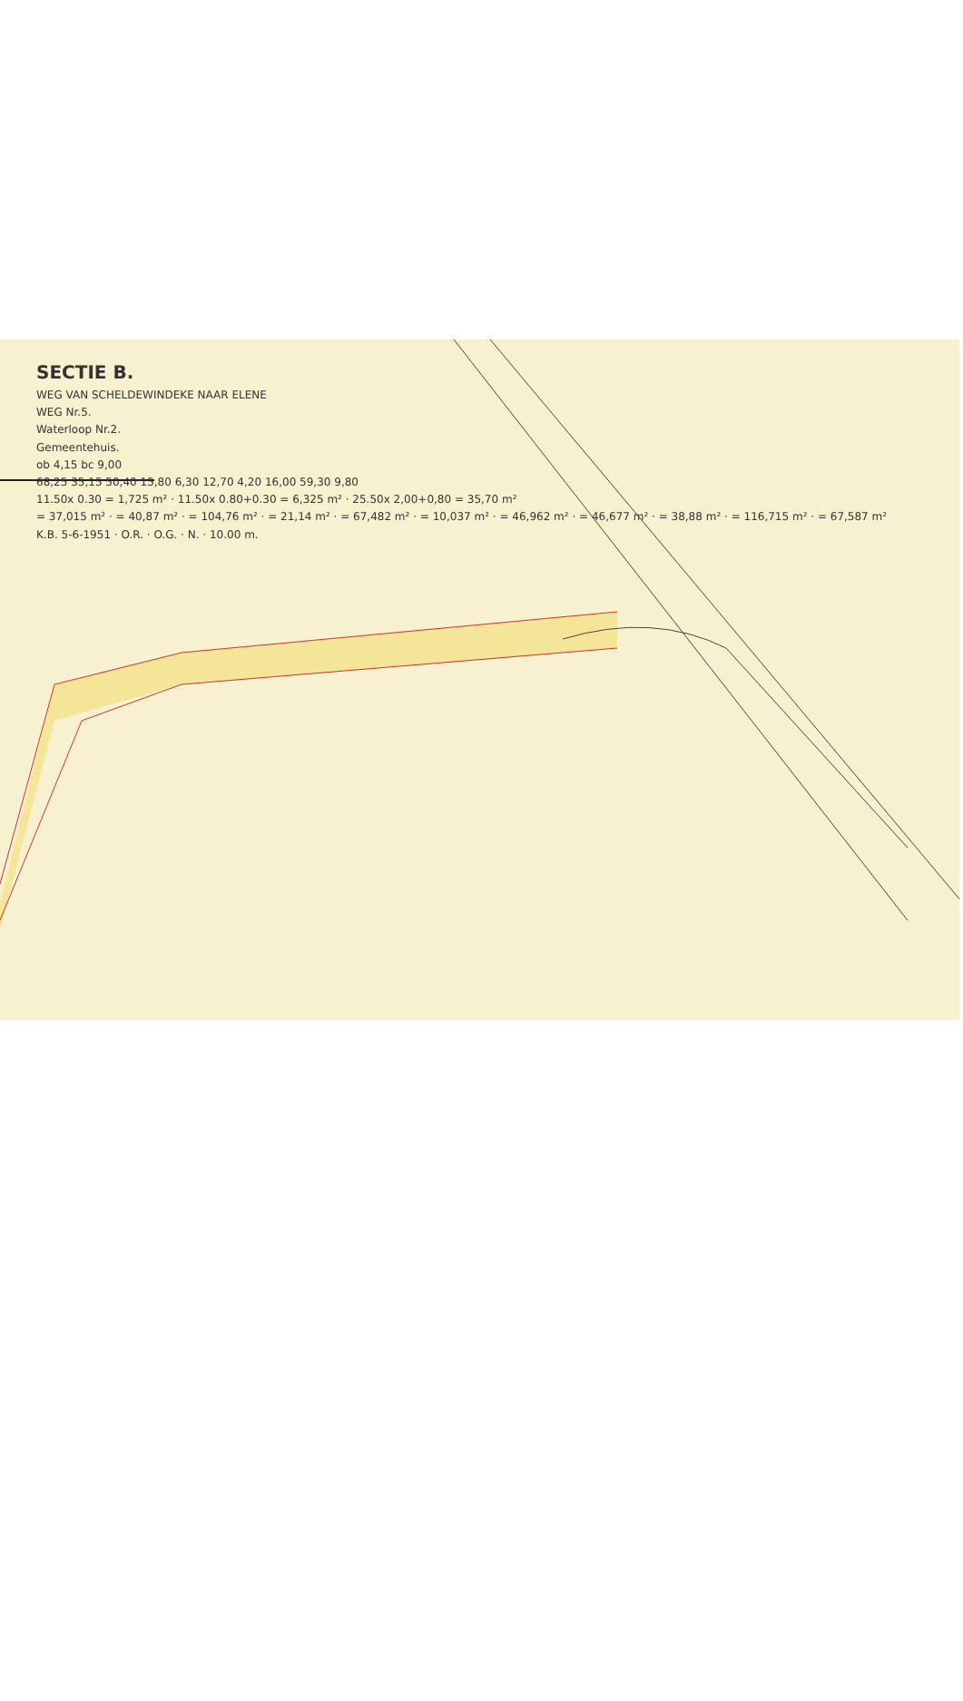SECTIE B.
WEG VAN SCHELDEWINDEKE NAAR ELENE
WEG Nr.5.
Waterloop Nr.2.
Gemeentehuis.
ob 4,15 bc 9,00
68,25 35,15 50,40 15,80 6,30 12,70 4,20 16,00 59,30 9,80
11.50x 0.30 = 1,725 m² · 11.50x 0.80+0.30 = 6,325 m² · 25.50x 2,00+0,80 = 35,70 m²
= 37,015 m² · = 40,87 m² · = 104,76 m² · = 21,14 m² · = 67,482 m² · = 10,037 m² · = 46,962 m² · = 46,677 m² · = 38,88 m² · = 116,715 m² · = 67,587 m²
K.B. 5-6-1951 · O.R. · O.G. · N. · 10.00 m.